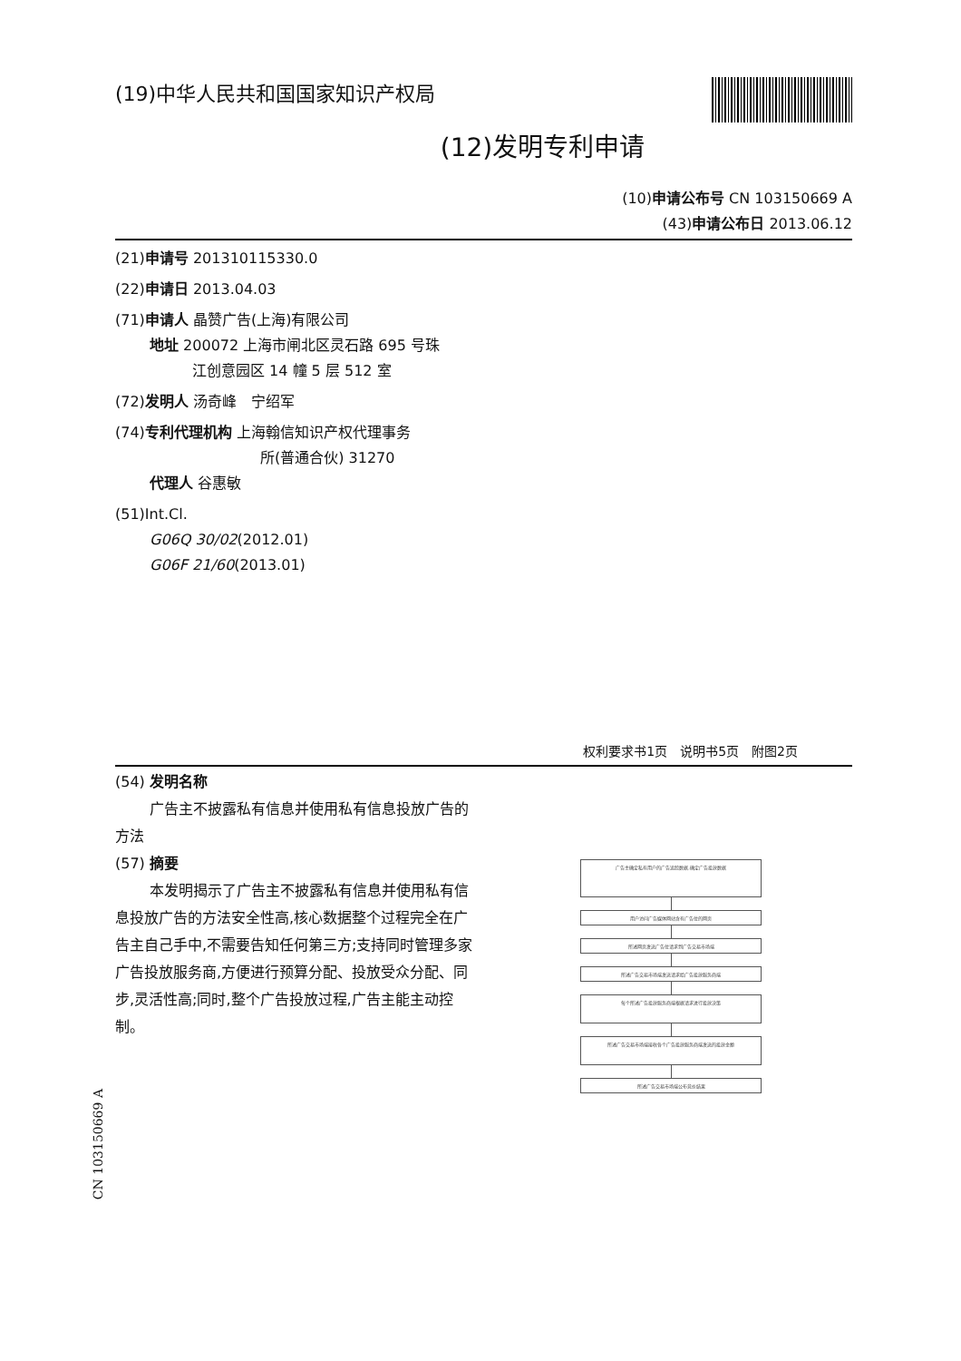(19)中华人民共和国国家知识产权局
(12)发明专利申请
(10)申请公布号 CN 103150669 A
(43)申请公布日 2013.06.12
(21)申请号 201310115330.0
(22)申请日 2013.04.03
(71)申请人 晶赞广告(上海)有限公司
地址 200072 上海市闸北区灵石路 695 号珠
江创意园区 14 幢 5 层 512 室
(72)发明人 汤奇峰　宁绍军
(74)专利代理机构 上海翰信知识产权代理事务
所(普通合伙) 31270
代理人 谷惠敏
(51)Int.Cl.
G06Q 30/02(2012.01)
G06F 21/60(2013.01)
权利要求书1页　说明书5页　附图2页
(54) 发明名称
广告主不披露私有信息并使用私有信息投放广告的方法
(57) 摘要
本发明揭示了广告主不披露私有信息并使用私有信息投放广告的方法安全性高,核心数据整个过程完全在广告主自己手中,不需要告知任何第三方;支持同时管理多家广告投放服务商,方便进行预算分配、投放受众分配、同步,灵活性高;同时,整个广告投放过程,广告主能主动控制。
广告主确定私有用户的广告追踪数据,确定广告投放数据
用户访问广告媒体网站含有广告位的网页
所述网页发送广告位请求到广告交易市场端
所述广告交易市场端发送请求给广告投放服务商端
每个所述广告投放服务商端根据请求进行投放决策
所述广告交易市场端接收各个广告投放服务商端发送的投放金额
所述广告交易市场端公布竞价结果
CN 103150669 A